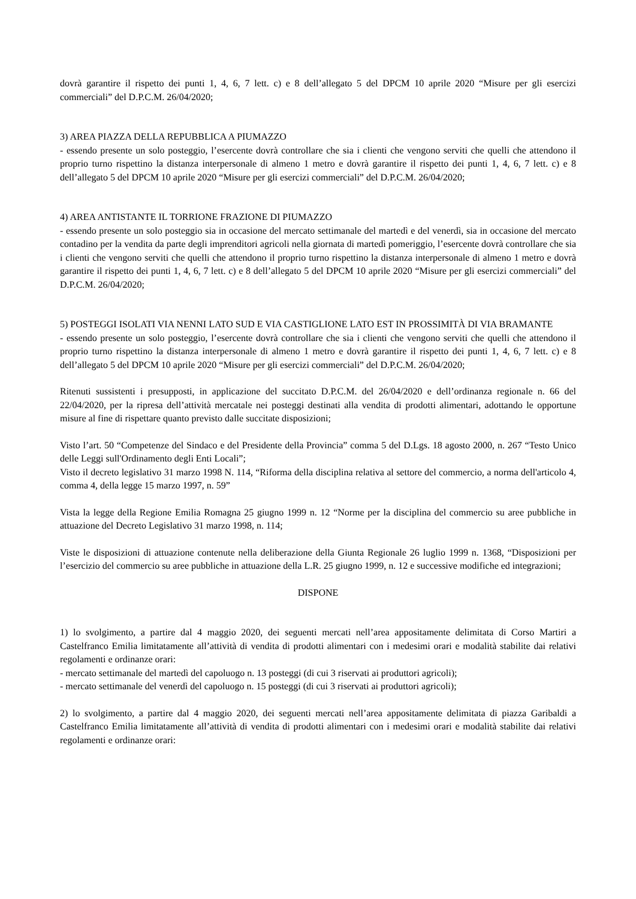dovrà garantire il rispetto dei punti 1, 4, 6, 7 lett. c) e 8 dell’allegato 5 del DPCM 10 aprile 2020 “Misure per gli esercizi commerciali” del D.P.C.M. 26/04/2020;
3) AREA PIAZZA DELLA REPUBBLICA A PIUMAZZO
- essendo presente un solo posteggio, l’esercente dovrà controllare che sia i clienti che vengono serviti che quelli che attendono il proprio turno rispettino la distanza interpersonale di almeno 1 metro e dovrà garantire il rispetto dei punti 1, 4, 6, 7 lett. c) e 8 dell’allegato 5 del DPCM 10 aprile 2020 “Misure per gli esercizi commerciali” del D.P.C.M. 26/04/2020;
4) AREA ANTISTANTE IL TORRIONE FRAZIONE DI PIUMAZZO
- essendo presente un solo posteggio sia in occasione del mercato settimanale del martedì e del venerdì, sia in occasione del mercato contadino per la vendita da parte degli imprenditori agricoli nella giornata di martedì pomeriggio, l’esercente dovrà controllare che sia i clienti che vengono serviti che quelli che attendono il proprio turno rispettino la distanza interpersonale di almeno 1 metro e dovrà garantire il rispetto dei punti 1, 4, 6, 7 lett. c) e 8 dell’allegato 5 del DPCM 10 aprile 2020 “Misure per gli esercizi commerciali” del D.P.C.M. 26/04/2020;
5) POSTEGGI ISOLATI VIA NENNI LATO SUD E VIA CASTIGLIONE LATO EST IN PROSSIMITÀ DI VIA BRAMANTE
- essendo presente un solo posteggio, l’esercente dovrà controllare che sia i clienti che vengono serviti che quelli che attendono il proprio turno rispettino la distanza interpersonale di almeno 1 metro e dovrà garantire il rispetto dei punti 1, 4, 6, 7 lett. c) e 8 dell’allegato 5 del DPCM 10 aprile 2020 “Misure per gli esercizi commerciali” del D.P.C.M. 26/04/2020;
Ritenuti sussistenti i presupposti, in applicazione del succitato D.P.C.M. del 26/04/2020 e dell’ordinanza regionale n. 66 del 22/04/2020, per la ripresa dell’attività mercatale nei posteggi destinati alla vendita di prodotti alimentari, adottando le opportune misure al fine di rispettare quanto previsto dalle succitate disposizioni;
Visto l’art. 50 “Competenze del Sindaco e del Presidente della Provincia” comma 5 del D.Lgs. 18 agosto 2000, n. 267 “Testo Unico delle Leggi sull'Ordinamento degli Enti Locali”;
Visto il decreto legislativo 31 marzo 1998 N. 114, “Riforma della disciplina relativa al settore del commercio, a norma dell'articolo 4, comma 4, della legge 15 marzo 1997, n. 59”
Vista la legge della Regione Emilia Romagna 25 giugno 1999 n. 12 “Norme per la disciplina del commercio su aree pubbliche in attuazione del Decreto Legislativo 31 marzo 1998, n. 114;
Viste le disposizioni di attuazione contenute nella deliberazione della Giunta Regionale 26 luglio 1999 n. 1368, “Disposizioni per l’esercizio del commercio su aree pubbliche in attuazione della L.R. 25 giugno 1999, n. 12 e successive modifiche ed integrazioni;
DISPONE
1) lo svolgimento, a partire dal 4 maggio 2020, dei seguenti mercati nell’area appositamente delimitata di Corso Martiri a Castelfranco Emilia limitatamente all’attività di vendita di prodotti alimentari con i medesimi orari e modalità stabilite dai relativi regolamenti e ordinanze orari:
- mercato settimanale del martedì del capoluogo n. 13 posteggi (di cui 3 riservati ai produttori agricoli);
- mercato settimanale del venerdì del capoluogo n. 15 posteggi (di cui 3 riservati ai produttori agricoli);
2) lo svolgimento, a partire dal 4 maggio 2020, dei seguenti mercati nell’area appositamente delimitata di piazza Garibaldi a Castelfranco Emilia limitatamente all’attività di vendita di prodotti alimentari con i medesimi orari e modalità stabilite dai relativi regolamenti e ordinanze orari: